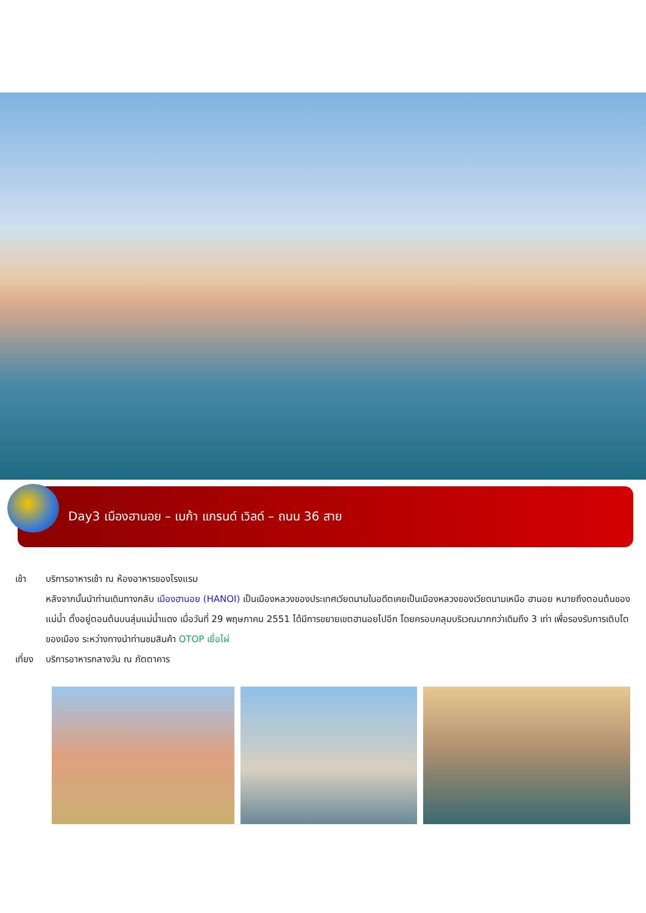Day3 เมืองฮานอย – เมก้า แกรนด์ เวิลด์ – ถนน 36 สาย
เช้า บริการอาหารเช้า ณ ห้องอาหารของโรงแรม
หลังจากนั้นนำท่านเดินทางกลับ เมืองฮานอย (HANOI) เป็นเมืองหลวงของประเทศเวียดนามในอดีตเคยเป็นเมืองหลวงของเวียดนามเหนือ ฮานอย หมายถึงตอนต้นของแม่น้ำ ตั้งอยู่ตอนต้นบนลุ่มแม่น้ำแดง เมื่อวันที่ 29 พฤษภาคม 2551 ได้มีการขยายเขตฮานอยไปอีก โดยครอบคลุมบริเวณมากกว่าเดิมถึง 3 เท่า เพื่อรองรับการเติบโตของเมือง ระหว่างทางนำท่านชมสินค้า OTOP เยื่อไผ่
เที่ยง
บริการอาหารกลางวัน ณ ภัตตาคาร